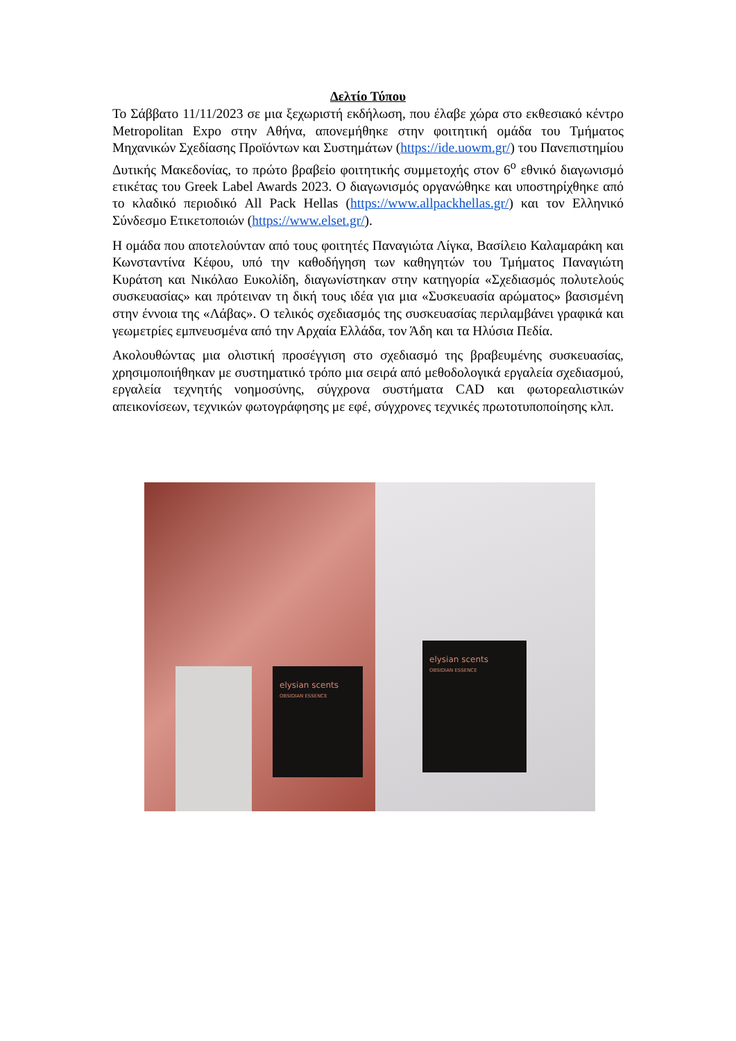Δελτίο Τύπου
Το Σάββατο 11/11/2023 σε μια ξεχωριστή εκδήλωση, που έλαβε χώρα στο εκθεσιακό κέντρο Metropolitan Expo στην Αθήνα, απονεμήθηκε στην φοιτητική ομάδα του Τμήματος Μηχανικών Σχεδίασης Προϊόντων και Συστημάτων (https://ide.uowm.gr/) του Πανεπιστημίου Δυτικής Μακεδονίας, το πρώτο βραβείο φοιτητικής συμμετοχής στον 6<sup>ο</sup> εθνικό διαγωνισμό ετικέτας του Greek Label Awards 2023. Ο διαγωνισμός οργανώθηκε και υποστηρίχθηκε από το κλαδικό περιοδικό All Pack Hellas (https://www.allpackhellas.gr/) και τον Ελληνικό Σύνδεσμο Ετικετοποιών (https://www.elset.gr/).
Η ομάδα που αποτελούνταν από τους φοιτητές Παναγιώτα Λίγκα, Βασίλειο Καλαμαράκη και Κωνσταντίνα Κέφου, υπό την καθοδήγηση των καθηγητών του Τμήματος Παναγιώτη Κυράτση και Νικόλαο Ευκολίδη, διαγωνίστηκαν στην κατηγορία «Σχεδιασμός πολυτελούς συσκευασίας» και πρότειναν τη δική τους ιδέα για μια «Συσκευασία αρώματος» βασισμένη στην έννοια της «Λάβας». Ο τελικός σχεδιασμός της συσκευασίας περιλαμβάνει γραφικά και γεωμετρίες εμπνευσμένα από την Αρχαία Ελλάδα, τον Άδη και τα Ηλύσια Πεδία.
Ακολουθώντας μια ολιστική προσέγγιση στο σχεδιασμό της βραβευμένης συσκευασίας, χρησιμοποιήθηκαν με συστηματικό τρόπο μια σειρά από μεθοδολογικά εργαλεία σχεδιασμού, εργαλεία τεχνητής νοημοσύνης, σύγχρονα συστήματα CAD και φωτορεαλιστικών απεικονίσεων, τεχνικών φωτογράφησης με εφέ, σύγχρονες τεχνικές πρωτοτυποποίησης κλπ.
elysian scents
OBSIDIAN ESSENCE
elysian scents
OBSIDIAN ESSENCE